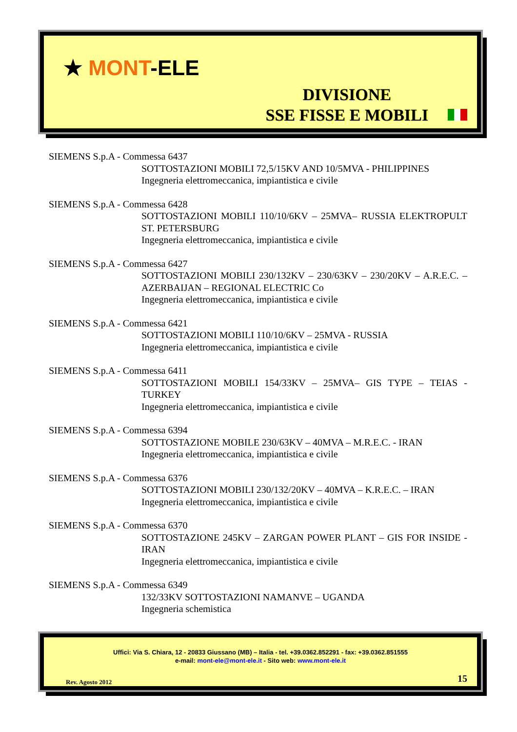★ MONT-ELE
DIVISIONE
SSE FISSE E MOBILI
SIEMENS S.p.A - Commessa 6437
SOTTOSTAZIONI MOBILI 72,5/15KV AND 10/5MVA - PHILIPPINES
Ingegneria elettromeccanica, impiantistica e civile
SIEMENS S.p.A - Commessa 6428
SOTTOSTAZIONI MOBILI 110/10/6KV – 25MVA– RUSSIA ELEKTROPULT ST. PETERSBURG
Ingegneria elettromeccanica, impiantistica e civile
SIEMENS S.p.A - Commessa 6427
SOTTOSTAZIONI MOBILI 230/132KV – 230/63KV – 230/20KV – A.R.E.C. – AZERBAIJAN – REGIONAL ELECTRIC Co
Ingegneria elettromeccanica, impiantistica e civile
SIEMENS S.p.A - Commessa 6421
SOTTOSTAZIONI MOBILI 110/10/6KV – 25MVA - RUSSIA
Ingegneria elettromeccanica, impiantistica e civile
SIEMENS S.p.A - Commessa 6411
SOTTOSTAZIONI MOBILI 154/33KV – 25MVA– GIS TYPE – TEIAS - TURKEY
Ingegneria elettromeccanica, impiantistica e civile
SIEMENS S.p.A - Commessa 6394
SOTTOSTAZIONE MOBILE 230/63KV – 40MVA – M.R.E.C. - IRAN
Ingegneria elettromeccanica, impiantistica e civile
SIEMENS S.p.A - Commessa 6376
SOTTOSTAZIONI MOBILI 230/132/20KV – 40MVA – K.R.E.C. – IRAN
Ingegneria elettromeccanica, impiantistica e civile
SIEMENS S.p.A - Commessa 6370
SOTTOSTAZIONE 245KV – ZARGAN POWER PLANT – GIS FOR INSIDE - IRAN
Ingegneria elettromeccanica, impiantistica e civile
SIEMENS S.p.A - Commessa 6349
132/33KV SOTTOSTAZIONI NAMANVE – UGANDA
Ingegneria schemistica
Uffici: Via S. Chiara, 12 - 20833 Giussano (MB) – Italia - tel. +39.0362.852291 - fax: +39.0362.851555
e-mail: mont-ele@mont-ele.it - Sito web: www.mont-ele.it
Rev. Agosto 2012 15